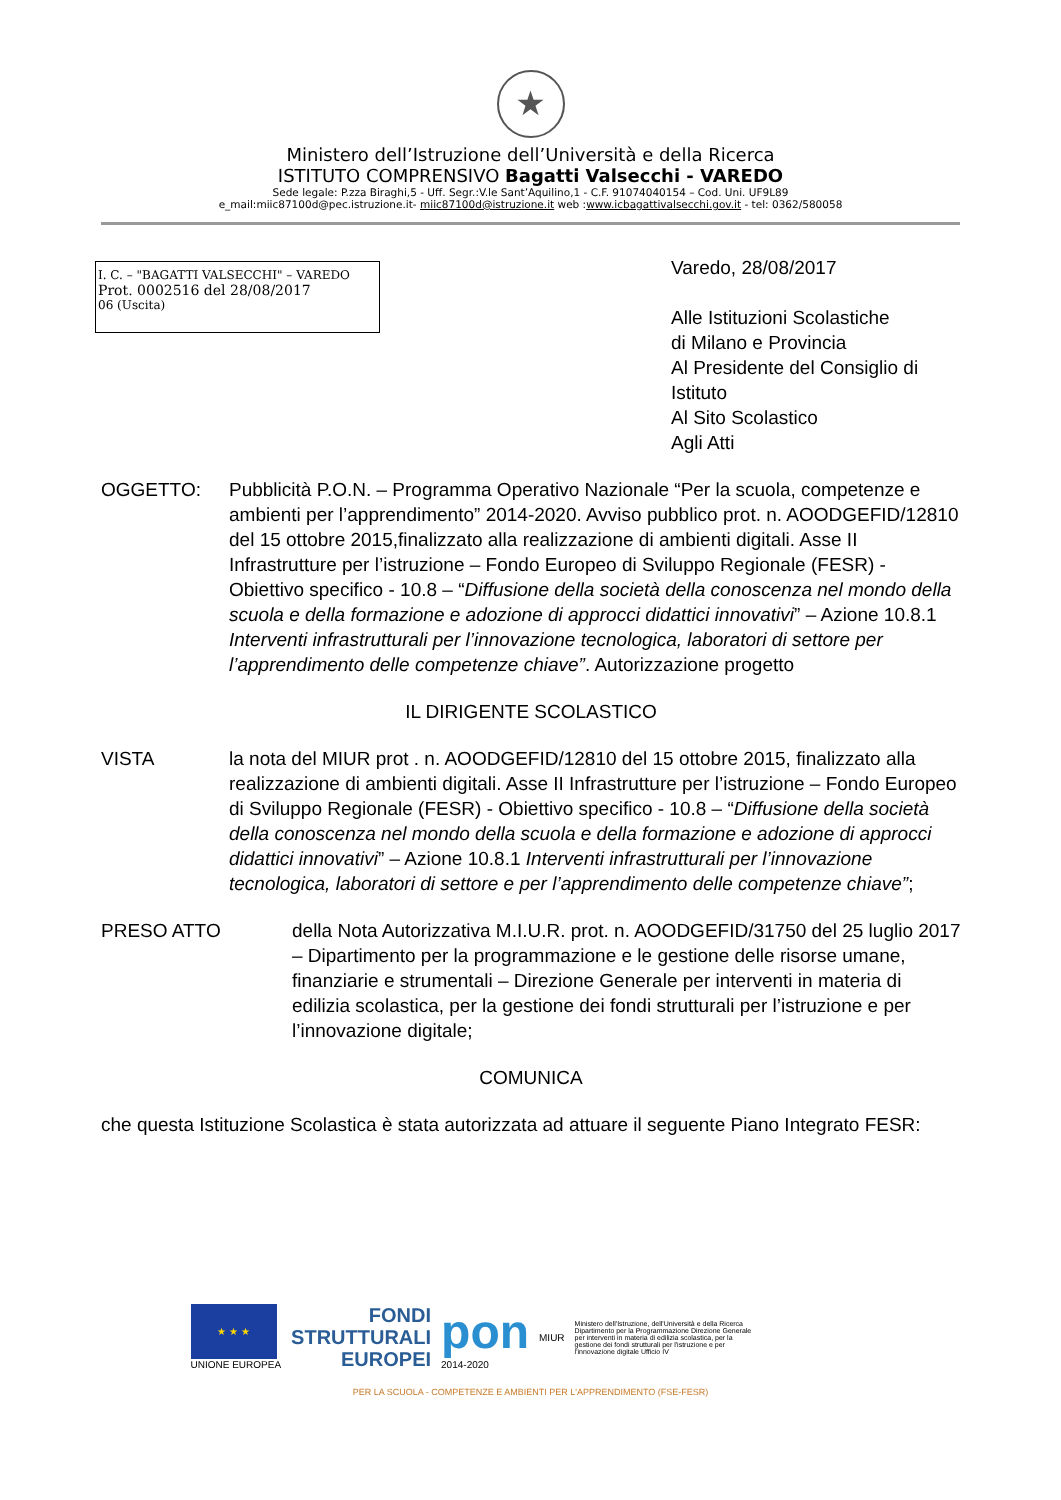★
Ministero dell’Istruzione dell’Università e della Ricerca
ISTITUTO COMPRENSIVO Bagatti Valsecchi - VAREDO
Sede legale: P.zza Biraghi,5 - Uff. Segr.:V.le Sant’Aquilino,1 - C.F. 91074040154 – Cod. Uni. UF9L89
e_mail:miic87100d@pec.istruzione.it- miic87100d@istruzione.it web :www.icbagattivalsecchi.gov.it - tel: 0362/580058
I. C. – "BAGATTI VALSECCHI" – VAREDO
Prot. 0002516 del 28/08/2017
06 (Uscita)
Varedo, 28/08/2017
Alle Istituzioni Scolastiche
di Milano e Provincia
Al Presidente del Consiglio di Istituto
Al Sito Scolastico
Agli Atti
OGGETTO: Pubblicità P.O.N. – Programma Operativo Nazionale “Per la scuola, competenze e ambienti per l’apprendimento” 2014-2020. Avviso pubblico prot. n. AOODGEFID/12810 del 15 ottobre 2015,finalizzato alla realizzazione di ambienti digitali. Asse II Infrastrutture per l’istruzione – Fondo Europeo di Sviluppo Regionale (FESR) - Obiettivo specifico - 10.8 – “Diffusione della società della conoscenza nel mondo della scuola e della formazione e adozione di approcci didattici innovativi” – Azione 10.8.1 Interventi infrastrutturali per l’innovazione tecnologica, laboratori di settore per l’apprendimento delle competenze chiave”. Autorizzazione progetto
IL DIRIGENTE SCOLASTICO
VISTA la nota del MIUR prot . n. AOODGEFID/12810 del 15 ottobre 2015, finalizzato alla realizzazione di ambienti digitali. Asse II Infrastrutture per l’istruzione – Fondo Europeo di Sviluppo Regionale (FESR) - Obiettivo specifico - 10.8 – “Diffusione della società della conoscenza nel mondo della scuola e della formazione e adozione di approcci didattici innovativi” – Azione 10.8.1 Interventi infrastrutturali per l’innovazione tecnologica, laboratori di settore e per l’apprendimento delle competenze chiave”;
PRESO ATTO della Nota Autorizzativa M.I.U.R. prot. n. AOODGEFID/31750 del 25 luglio 2017 – Dipartimento per la programmazione e le gestione delle risorse umane, finanziarie e strumentali – Direzione Generale per interventi in materia di edilizia scolastica, per la gestione dei fondi strutturali per l’istruzione e per l’innovazione digitale;
COMUNICA
che questa Istituzione Scolastica è stata autorizzata ad attuare il seguente Piano Integrato FESR:
★ ★ ★
UNIONE EUROPEA
FONDI
STRUTTURALI
EUROPEI
pon
2014-2020
MIUR
Ministero dell'Istruzione, dell'Università e della Ricerca Dipartimento per la Programmazione Direzione Generale per interventi in materia di edilizia scolastica, per la gestione dei fondi strutturali per l'istruzione e per l'innovazione digitale Ufficio IV
PER LA SCUOLA - COMPETENZE E AMBIENTI PER L'APPRENDIMENTO (FSE-FESR)